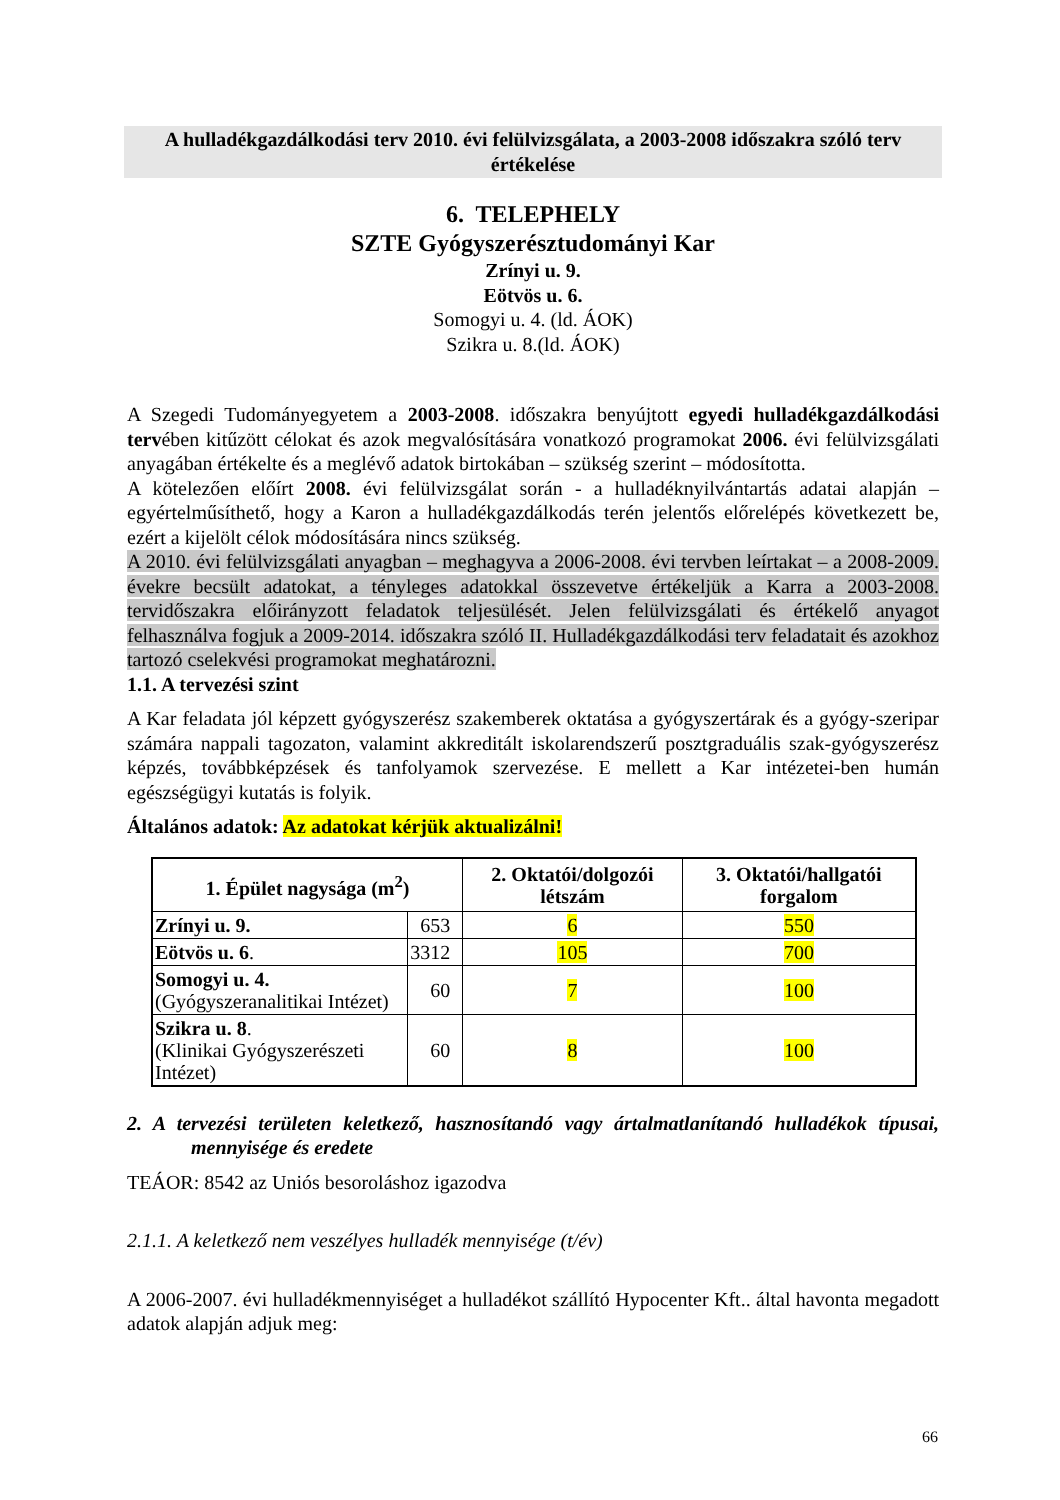A hulladékgazdálkodási terv 2010. évi felülvizsgálata, a 2003-2008 időszakra szóló terv értékelése
6. TELEPHELY
SZTE Gyógyszerésztudományi Kar
Zrínyi u. 9.
Eötvös u. 6.
Somogyi u. 4. (ld. ÁOK)
Szikra u. 8.(ld. ÁOK)
A Szegedi Tudományegyetem a 2003-2008. időszakra benyújtott egyedi hulladékgazdálkodási tervében kitűzött célokat és azok megvalósítására vonatkozó programokat 2006. évi felülvizsgálati anyagában értékelte és a meglévő adatok birtokában – szükség szerint – módosította.
A kötelezően előírt 2008. évi felülvizsgálat során - a hulladéknyilvántartás adatai alapján – egyértelműsíthető, hogy a Karon a hulladékgazdálkodás terén jelentős előrelépés következett be, ezért a kijelölt célok módosítására nincs szükség.
A 2010. évi felülvizsgálati anyagban – meghagyva a 2006-2008. évi tervben leírtakat – a 2008-2009. évekre becsült adatokat, a tényleges adatokkal összevetve értékeljük a Karra a 2003-2008. tervidőszakra előirányzott feladatok teljesülését. Jelen felülvizsgálati és értékelő anyagot felhasználva fogjuk a 2009-2014. időszakra szóló II. Hulladékgazdálkodási terv feladatait és azokhoz tartozó cselekvési programokat meghatározni.
1.1. A tervezési szint
A Kar feladata jól képzett gyógyszerész szakemberek oktatása a gyógyszertárak és a gyógy-szeripar számára nappali tagozaton, valamint akkreditált iskolarendszerű posztgraduális szak-gyógyszerész képzés, továbbképzések és tanfolyamok szervezése. E mellett a Kar intézetei-ben humán egészségügyi kutatás is folyik.
Általános adatok: Az adatokat kérjük aktualizálni!
| 1. Épület nagysága (m<sup>2</sup>) | | 2. Oktatói/dolgozói létszám | 3. Oktatói/hallgatói forgalom |
| --- | --- | --- | --- |
| Zrínyi u. 9. | 653 | 6 | 550 |
| Eötvös u. 6 . | 3312 | 105 | 700 |
| Somogyi u. 4. (Gyógyszeranalitikai Intézet) | 60 | 7 | 100 |
| Szikra u. 8 . (Klinikai Gyógyszerészeti Intézet) | 60 | 8 | 100 |
2. A tervezési területen keletkező, hasznosítandó vagy ártalmatlanítandó hulladékok típusai, mennyisége és eredete
TEÁOR: 8542 az Uniós besoroláshoz igazodva
2.1.1. A keletkező nem veszélyes hulladék mennyisége (t/év)
A 2006-2007. évi hulladékmennyiséget a hulladékot szállító Hypocenter Kft.. által havonta megadott adatok alapján adjuk meg:
66